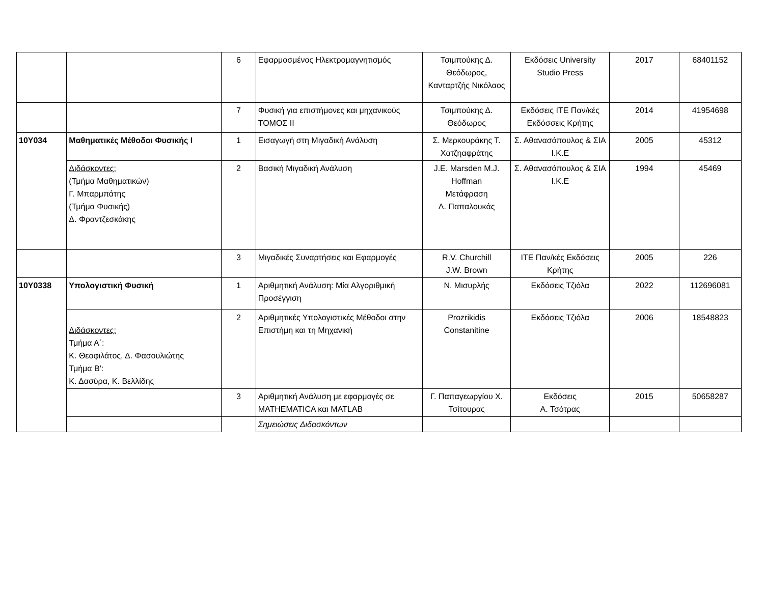| | | 6 | Εφαρμοσμένος Ηλεκτρομαγνητισμός | Τσιμπούκης Δ. Θεόδωρος, Κανταρτζής Νικόλαος | Εκδόσεις University Studio Press | 2017 | 68401152 |
| | | 7 | Φυσική για επιστήμονες και μηχανικούς ΤΟΜΟΣ ΙΙ | Τσιμπούκης Δ. Θεόδωρος | Εκδόσεις ΙΤΕ Παν/κές Εκδόσσεις Κρήτης | 2014 | 41954698 |
| 10Υ034 | Μαθηματικές Μέθοδοι Φυσικής Ι | 1 | Εισαγωγή στη Μιγαδική Ανάλυση | Σ. Μερκουράκης Τ. Χατζηαφράτης | Σ. Αθανασόπουλος & ΣΙΑ Ι.Κ.Ε | 2005 | 45312 |
| | Διδάσκοντες: (Τμήμα Μαθηματικών) Γ. Μπαρμπάτης (Τμήμα Φυσικής) Δ. Φραντζεσκάκης | 2 | Βασική Μιγαδική Ανάλυση | J.E. Marsden M.J. Hoffman Μετάφραση Λ. Παπαλουκάς | Σ. Αθανασόπουλος & ΣΙΑ Ι.Κ.Ε | 1994 | 45469 |
| | | 3 | Μιγαδικές Συναρτήσεις και Εφαρμογές | R.V. Churchill J.W. Brown | ΙΤΕ Παν/κές Εκδόσεις Κρήτης | 2005 | 226 |
| 10Υ0338 | Υπολογιστική Φυσική | 1 | Αριθμητική Ανάλυση: Μία Αλγοριθμική Προσέγγιση | Ν. Μισυρλής | Εκδόσεις Τζιόλα | 2022 | 112696081 |
| | Διδάσκοντες: Τμήμα Α΄: Κ. Θεοφιλάτος, Δ. Φασουλιώτης Τμήμα Β': Κ. Δασύρα, Κ. Βελλίδης | 2 | Αριθμητικές Υπολογιστικές Μέθοδοι στην Επιστήμη και τη Μηχανική | Prozrikidis Constanitine | Εκδόσεις Τζιόλα | 2006 | 18548823 |
| | | 3 | Αριθμητική Ανάλυση με εφαρμογές σε MATHEMATICA και MATLAB | Γ. Παπαγεωργίου Χ. Τσίτουρας | Εκδόσεις Α. Τσότρας | 2015 | 50658287 |
| | | | Σημειώσεις Διδασκόντων | | | | |